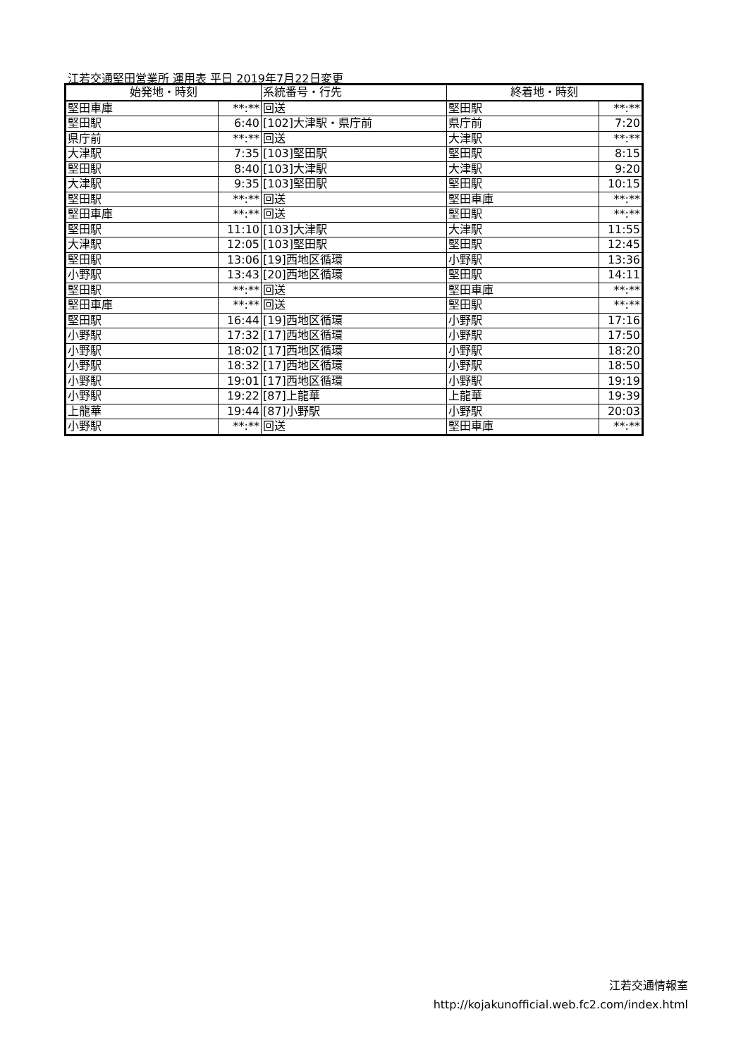江若交通堅田営業所 運用表 平日 2019年7月22日変更
| 始発地・時刻 | | 系統番号・行先 | 終着地・時刻 | |
| --- | --- | --- | --- | --- |
| 堅田車庫 | **:** | 回送 | 堅田駅 | **:** |
| 堅田駅 | 6:40 | [102]大津駅・県庁前 | 県庁前 | 7:20 |
| 県庁前 | **:** | 回送 | 大津駅 | **:** |
| 大津駅 | 7:35 | [103]堅田駅 | 堅田駅 | 8:15 |
| 堅田駅 | 8:40 | [103]大津駅 | 大津駅 | 9:20 |
| 大津駅 | 9:35 | [103]堅田駅 | 堅田駅 | 10:15 |
| 堅田駅 | **:** | 回送 | 堅田車庫 | **:** |
| 堅田車庫 | **:** | 回送 | 堅田駅 | **:** |
| 堅田駅 | 11:10 | [103]大津駅 | 大津駅 | 11:55 |
| 大津駅 | 12:05 | [103]堅田駅 | 堅田駅 | 12:45 |
| 堅田駅 | 13:06 | [19]西地区循環 | 小野駅 | 13:36 |
| 小野駅 | 13:43 | [20]西地区循環 | 堅田駅 | 14:11 |
| 堅田駅 | **:** | 回送 | 堅田車庫 | **:** |
| 堅田車庫 | **:** | 回送 | 堅田駅 | **:** |
| 堅田駅 | 16:44 | [19]西地区循環 | 小野駅 | 17:16 |
| 小野駅 | 17:32 | [17]西地区循環 | 小野駅 | 17:50 |
| 小野駅 | 18:02 | [17]西地区循環 | 小野駅 | 18:20 |
| 小野駅 | 18:32 | [17]西地区循環 | 小野駅 | 18:50 |
| 小野駅 | 19:01 | [17]西地区循環 | 小野駅 | 19:19 |
| 小野駅 | 19:22 | [87]上龍華 | 上龍華 | 19:39 |
| 上龍華 | 19:44 | [87]小野駅 | 小野駅 | 20:03 |
| 小野駅 | **:** | 回送 | 堅田車庫 | **:** |
江若交通情報室
http://kojakunofficial.web.fc2.com/index.html